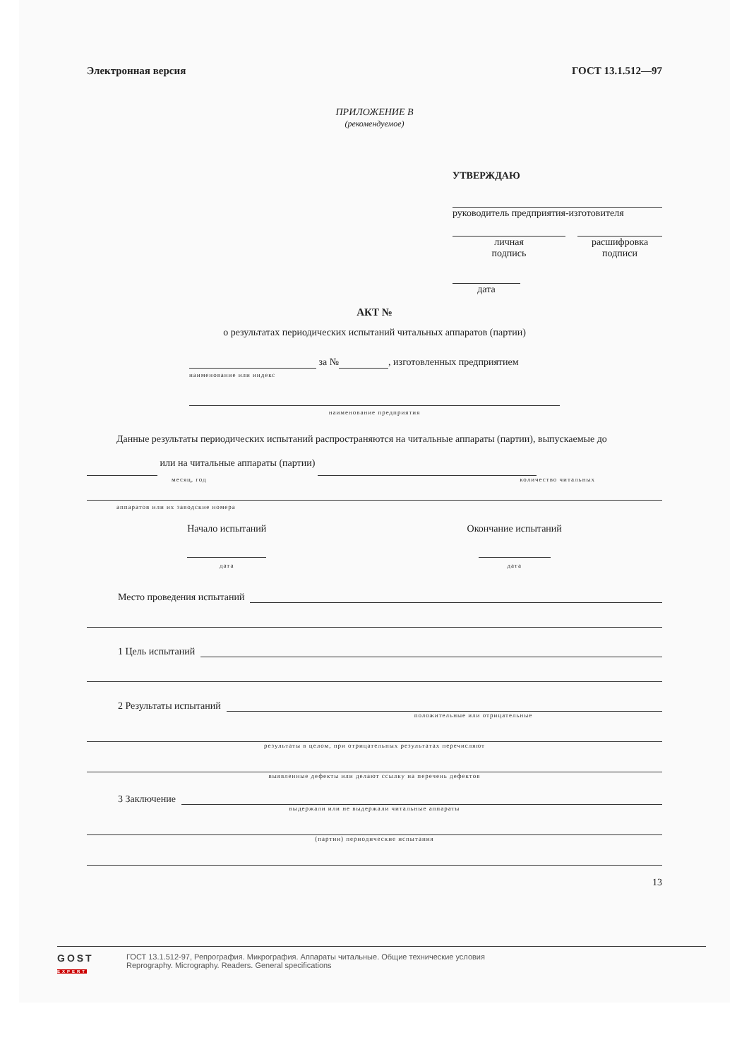Электронная версия ГОСТ 13.1.512—97
ПРИЛОЖЕНИЕ В
(рекомендуемое)
УТВЕРЖДАЮ
руководитель предприятия-изготовителя
личная
подпись
расшифровка
подписи
дата
АКТ №
о результатах периодических испытаний читальных аппаратов (партии)
за № , изготовленных предприятием
наименование или индекс
наименование предприятия
Данные результаты периодических испытаний распространяются на читальные аппараты (партии), вы­пускаемые до или на читальные аппараты (партии)
месяц, год количество читальных
аппаратов или их заводские номера
Начало испытаний
дата
Окончание испытаний
дата
Место проведения испытаний
1 Цель испытаний
2 Результаты испытаний
положительные или отрицательные
результаты в целом, при отрицательных результатах перечисляют
выявленные дефекты или делают ссылку на перечень дефектов
3 Заключение
выдержали или не выдержали читальные аппараты
(партии) периодические испытания
13
GOST
EXPERT
ГОСТ 13.1.512-97, Репрография. Микрография. Аппараты читальные. Общие технические условия
Reprography. Micrography. Readers. General specifications